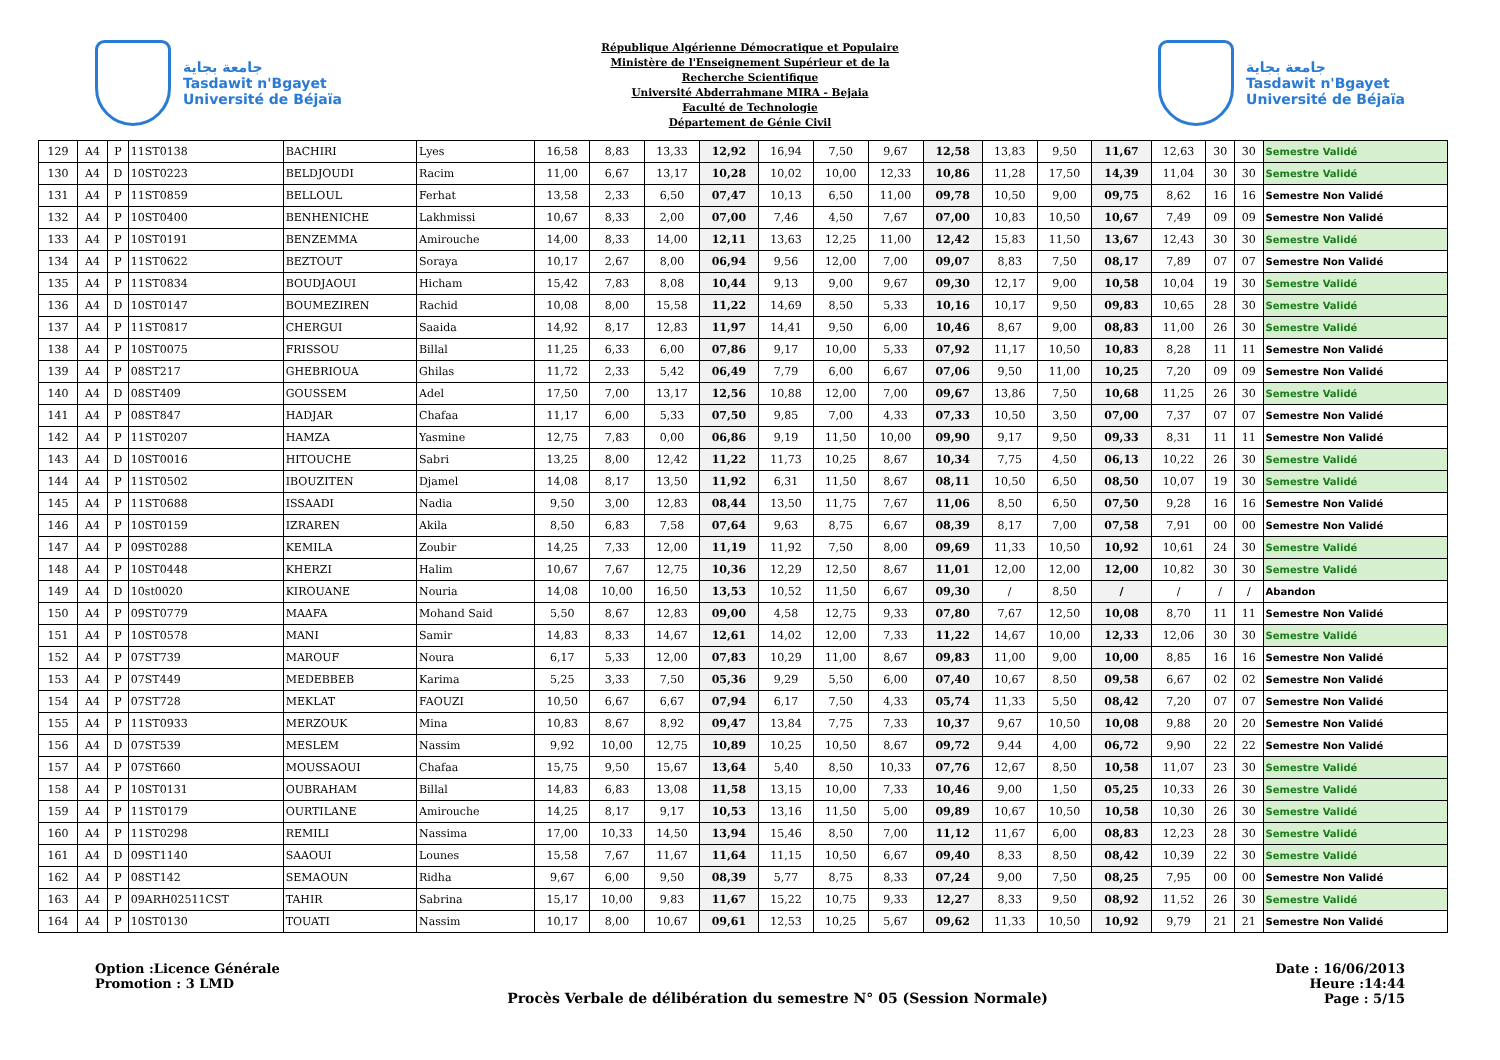جامعة بجاية
Tasdawit n'Bgayet
Université de Béjaïa
République Algérienne Démocratique et Populaire
Ministère de l'Enseignement Supérieur et de la
Recherche Scientifique
Université Abderrahmane MIRA - Bejaia
Faculté de Technologie
Département de Génie Civil
جامعة بجاية
Tasdawit n'Bgayet
Université de Béjaïa
| 129 | A4 | P | 11ST0138 | BACHIRI | Lyes | 16,58 | 8,83 | 13,33 | 12,92 | 16,94 | 7,50 | 9,67 | 12,58 | 13,83 | 9,50 | 11,67 | 12,63 | 30 | 30 | Semestre Validé |
| 130 | A4 | D | 10ST0223 | BELDJOUDI | Racim | 11,00 | 6,67 | 13,17 | 10,28 | 10,02 | 10,00 | 12,33 | 10,86 | 11,28 | 17,50 | 14,39 | 11,04 | 30 | 30 | Semestre Validé |
| 131 | A4 | P | 11ST0859 | BELLOUL | Ferhat | 13,58 | 2,33 | 6,50 | 07,47 | 10,13 | 6,50 | 11,00 | 09,78 | 10,50 | 9,00 | 09,75 | 8,62 | 16 | 16 | Semestre Non Validé |
| 132 | A4 | P | 10ST0400 | BENHENICHE | Lakhmissi | 10,67 | 8,33 | 2,00 | 07,00 | 7,46 | 4,50 | 7,67 | 07,00 | 10,83 | 10,50 | 10,67 | 7,49 | 09 | 09 | Semestre Non Validé |
| 133 | A4 | P | 10ST0191 | BENZEMMA | Amirouche | 14,00 | 8,33 | 14,00 | 12,11 | 13,63 | 12,25 | 11,00 | 12,42 | 15,83 | 11,50 | 13,67 | 12,43 | 30 | 30 | Semestre Validé |
| 134 | A4 | P | 11ST0622 | BEZTOUT | Soraya | 10,17 | 2,67 | 8,00 | 06,94 | 9,56 | 12,00 | 7,00 | 09,07 | 8,83 | 7,50 | 08,17 | 7,89 | 07 | 07 | Semestre Non Validé |
| 135 | A4 | P | 11ST0834 | BOUDJAOUI | Hicham | 15,42 | 7,83 | 8,08 | 10,44 | 9,13 | 9,00 | 9,67 | 09,30 | 12,17 | 9,00 | 10,58 | 10,04 | 19 | 30 | Semestre Validé |
| 136 | A4 | D | 10ST0147 | BOUMEZIREN | Rachid | 10,08 | 8,00 | 15,58 | 11,22 | 14,69 | 8,50 | 5,33 | 10,16 | 10,17 | 9,50 | 09,83 | 10,65 | 28 | 30 | Semestre Validé |
| 137 | A4 | P | 11ST0817 | CHERGUI | Saaida | 14,92 | 8,17 | 12,83 | 11,97 | 14,41 | 9,50 | 6,00 | 10,46 | 8,67 | 9,00 | 08,83 | 11,00 | 26 | 30 | Semestre Validé |
| 138 | A4 | P | 10ST0075 | FRISSOU | Billal | 11,25 | 6,33 | 6,00 | 07,86 | 9,17 | 10,00 | 5,33 | 07,92 | 11,17 | 10,50 | 10,83 | 8,28 | 11 | 11 | Semestre Non Validé |
| 139 | A4 | P | 08ST217 | GHEBRIOUA | Ghilas | 11,72 | 2,33 | 5,42 | 06,49 | 7,79 | 6,00 | 6,67 | 07,06 | 9,50 | 11,00 | 10,25 | 7,20 | 09 | 09 | Semestre Non Validé |
| 140 | A4 | D | 08ST409 | GOUSSEM | Adel | 17,50 | 7,00 | 13,17 | 12,56 | 10,88 | 12,00 | 7,00 | 09,67 | 13,86 | 7,50 | 10,68 | 11,25 | 26 | 30 | Semestre Validé |
| 141 | A4 | P | 08ST847 | HADJAR | Chafaa | 11,17 | 6,00 | 5,33 | 07,50 | 9,85 | 7,00 | 4,33 | 07,33 | 10,50 | 3,50 | 07,00 | 7,37 | 07 | 07 | Semestre Non Validé |
| 142 | A4 | P | 11ST0207 | HAMZA | Yasmine | 12,75 | 7,83 | 0,00 | 06,86 | 9,19 | 11,50 | 10,00 | 09,90 | 9,17 | 9,50 | 09,33 | 8,31 | 11 | 11 | Semestre Non Validé |
| 143 | A4 | D | 10ST0016 | HITOUCHE | Sabri | 13,25 | 8,00 | 12,42 | 11,22 | 11,73 | 10,25 | 8,67 | 10,34 | 7,75 | 4,50 | 06,13 | 10,22 | 26 | 30 | Semestre Validé |
| 144 | A4 | P | 11ST0502 | IBOUZITEN | Djamel | 14,08 | 8,17 | 13,50 | 11,92 | 6,31 | 11,50 | 8,67 | 08,11 | 10,50 | 6,50 | 08,50 | 10,07 | 19 | 30 | Semestre Validé |
| 145 | A4 | P | 11ST0688 | ISSAADI | Nadia | 9,50 | 3,00 | 12,83 | 08,44 | 13,50 | 11,75 | 7,67 | 11,06 | 8,50 | 6,50 | 07,50 | 9,28 | 16 | 16 | Semestre Non Validé |
| 146 | A4 | P | 10ST0159 | IZRAREN | Akila | 8,50 | 6,83 | 7,58 | 07,64 | 9,63 | 8,75 | 6,67 | 08,39 | 8,17 | 7,00 | 07,58 | 7,91 | 00 | 00 | Semestre Non Validé |
| 147 | A4 | P | 09ST0288 | KEMILA | Zoubir | 14,25 | 7,33 | 12,00 | 11,19 | 11,92 | 7,50 | 8,00 | 09,69 | 11,33 | 10,50 | 10,92 | 10,61 | 24 | 30 | Semestre Validé |
| 148 | A4 | P | 10ST0448 | KHERZI | Halim | 10,67 | 7,67 | 12,75 | 10,36 | 12,29 | 12,50 | 8,67 | 11,01 | 12,00 | 12,00 | 12,00 | 10,82 | 30 | 30 | Semestre Validé |
| 149 | A4 | D | 10st0020 | KIROUANE | Nouria | 14,08 | 10,00 | 16,50 | 13,53 | 10,52 | 11,50 | 6,67 | 09,30 | / | 8,50 | / | / | / | / | Abandon |
| 150 | A4 | P | 09ST0779 | MAAFA | Mohand Said | 5,50 | 8,67 | 12,83 | 09,00 | 4,58 | 12,75 | 9,33 | 07,80 | 7,67 | 12,50 | 10,08 | 8,70 | 11 | 11 | Semestre Non Validé |
| 151 | A4 | P | 10ST0578 | MANI | Samir | 14,83 | 8,33 | 14,67 | 12,61 | 14,02 | 12,00 | 7,33 | 11,22 | 14,67 | 10,00 | 12,33 | 12,06 | 30 | 30 | Semestre Validé |
| 152 | A4 | P | 07ST739 | MAROUF | Noura | 6,17 | 5,33 | 12,00 | 07,83 | 10,29 | 11,00 | 8,67 | 09,83 | 11,00 | 9,00 | 10,00 | 8,85 | 16 | 16 | Semestre Non Validé |
| 153 | A4 | P | 07ST449 | MEDEBBEB | Karima | 5,25 | 3,33 | 7,50 | 05,36 | 9,29 | 5,50 | 6,00 | 07,40 | 10,67 | 8,50 | 09,58 | 6,67 | 02 | 02 | Semestre Non Validé |
| 154 | A4 | P | 07ST728 | MEKLAT | FAOUZI | 10,50 | 6,67 | 6,67 | 07,94 | 6,17 | 7,50 | 4,33 | 05,74 | 11,33 | 5,50 | 08,42 | 7,20 | 07 | 07 | Semestre Non Validé |
| 155 | A4 | P | 11ST0933 | MERZOUK | Mina | 10,83 | 8,67 | 8,92 | 09,47 | 13,84 | 7,75 | 7,33 | 10,37 | 9,67 | 10,50 | 10,08 | 9,88 | 20 | 20 | Semestre Non Validé |
| 156 | A4 | D | 07ST539 | MESLEM | Nassim | 9,92 | 10,00 | 12,75 | 10,89 | 10,25 | 10,50 | 8,67 | 09,72 | 9,44 | 4,00 | 06,72 | 9,90 | 22 | 22 | Semestre Non Validé |
| 157 | A4 | P | 07ST660 | MOUSSAOUI | Chafaa | 15,75 | 9,50 | 15,67 | 13,64 | 5,40 | 8,50 | 10,33 | 07,76 | 12,67 | 8,50 | 10,58 | 11,07 | 23 | 30 | Semestre Validé |
| 158 | A4 | P | 10ST0131 | OUBRAHAM | Billal | 14,83 | 6,83 | 13,08 | 11,58 | 13,15 | 10,00 | 7,33 | 10,46 | 9,00 | 1,50 | 05,25 | 10,33 | 26 | 30 | Semestre Validé |
| 159 | A4 | P | 11ST0179 | OURTILANE | Amirouche | 14,25 | 8,17 | 9,17 | 10,53 | 13,16 | 11,50 | 5,00 | 09,89 | 10,67 | 10,50 | 10,58 | 10,30 | 26 | 30 | Semestre Validé |
| 160 | A4 | P | 11ST0298 | REMILI | Nassima | 17,00 | 10,33 | 14,50 | 13,94 | 15,46 | 8,50 | 7,00 | 11,12 | 11,67 | 6,00 | 08,83 | 12,23 | 28 | 30 | Semestre Validé |
| 161 | A4 | D | 09ST1140 | SAAOUI | Lounes | 15,58 | 7,67 | 11,67 | 11,64 | 11,15 | 10,50 | 6,67 | 09,40 | 8,33 | 8,50 | 08,42 | 10,39 | 22 | 30 | Semestre Validé |
| 162 | A4 | P | 08ST142 | SEMAOUN | Ridha | 9,67 | 6,00 | 9,50 | 08,39 | 5,77 | 8,75 | 8,33 | 07,24 | 9,00 | 7,50 | 08,25 | 7,95 | 00 | 00 | Semestre Non Validé |
| 163 | A4 | P | 09ARH02511CST | TAHIR | Sabrina | 15,17 | 10,00 | 9,83 | 11,67 | 15,22 | 10,75 | 9,33 | 12,27 | 8,33 | 9,50 | 08,92 | 11,52 | 26 | 30 | Semestre Validé |
| 164 | A4 | P | 10ST0130 | TOUATI | Nassim | 10,17 | 8,00 | 10,67 | 09,61 | 12,53 | 10,25 | 5,67 | 09,62 | 11,33 | 10,50 | 10,92 | 9,79 | 21 | 21 | Semestre Non Validé |
Option :Licence Générale
Promotion : 3 LMD
Procès Verbale de délibération du semestre N° 05 (Session Normale)
Date : 16/06/2013
Heure :14:44
Page : 5/15